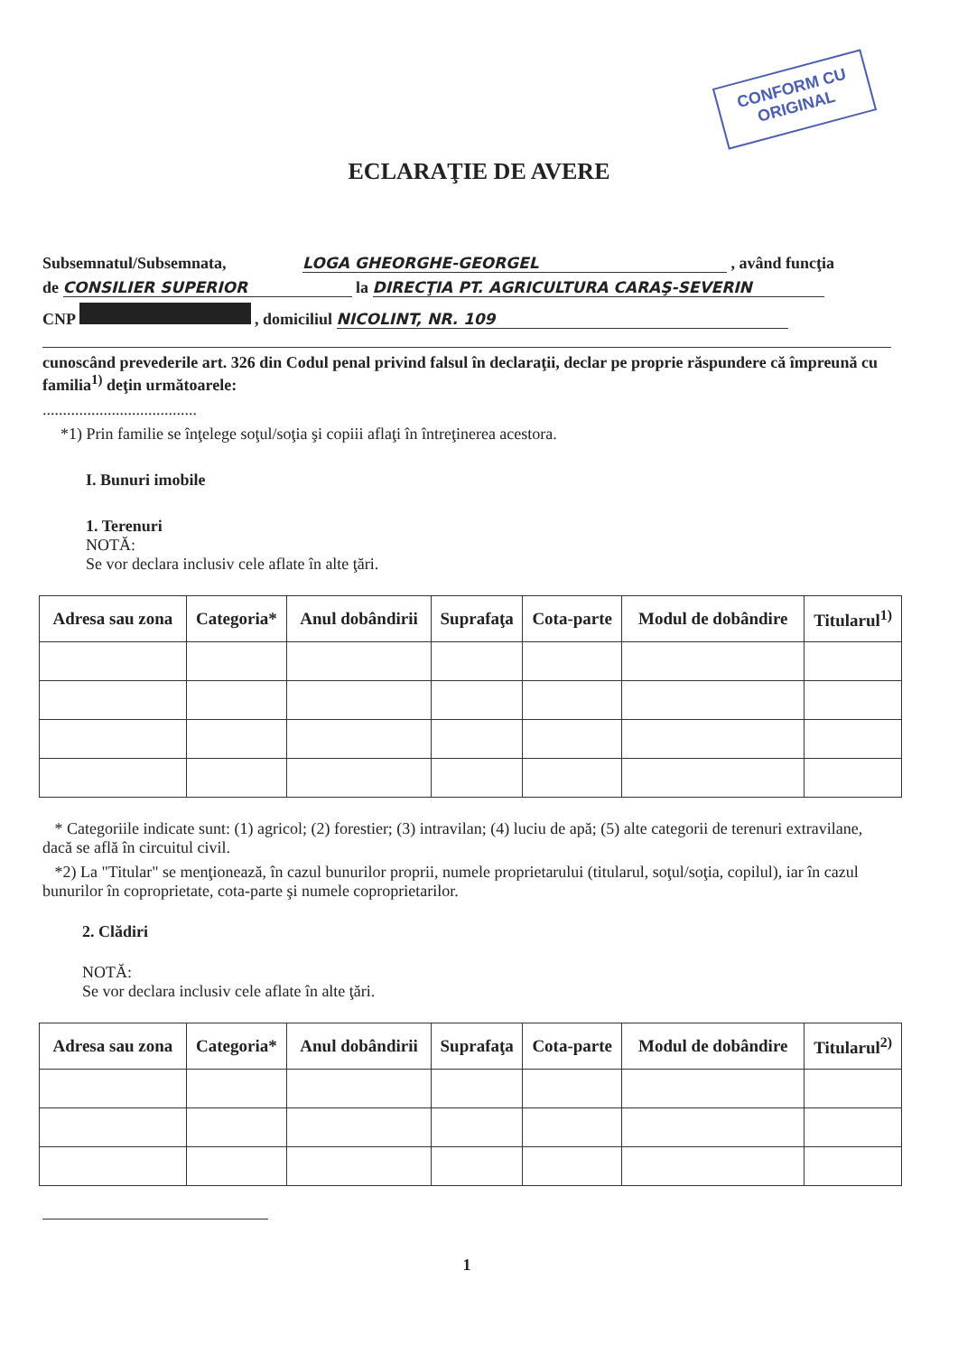CONFORM CU
ORIGINAL
ECLARAŢIE DE AVERE
Subsemnatul/Subsemnata, LOGA GHEORGHE-GEORGEL , având funcţia
de CONSILIER SUPERIOR la DIRECŢIA PT. AGRICULTURA CARAŞ-SEVERIN
CNP , domiciliul NICOLINT, NR. 109
cunoscând prevederile art. 326 din Codul penal privind falsul în declaraţii, declar pe proprie răspundere că împreună cu familia<sup>1)</sup> deţin următoarele:
......................................
*1) Prin familie se înţelege soţul/soţia şi copiii aflaţi în întreţinerea acestora.
I. Bunuri imobile
1. Terenuri
NOTĂ:
Se vor declara inclusiv cele aflate în alte ţări.
| Adresa sau zona | Categoria* | Anul dobândirii | Suprafaţa | Cota-parte | Modul de dobândire | Titularul<sup>1)</sup> |
| --- | --- | --- | --- | --- | --- | --- |
* Categoriile indicate sunt: (1) agricol; (2) forestier; (3) intravilan; (4) luciu de apă; (5) alte categorii de terenuri extravilane, dacă se află în circuitul civil.
*2) La "Titular" se menţionează, în cazul bunurilor proprii, numele proprietarului (titularul, soţul/soţia, copilul), iar în cazul bunurilor în coproprietate, cota-parte şi numele coproprietarilor.
2. Clădiri
NOTĂ:
Se vor declara inclusiv cele aflate în alte ţări.
| Adresa sau zona | Categoria* | Anul dobândirii | Suprafaţa | Cota-parte | Modul de dobândire | Titularul<sup>2)</sup> |
| --- | --- | --- | --- | --- | --- | --- |
1